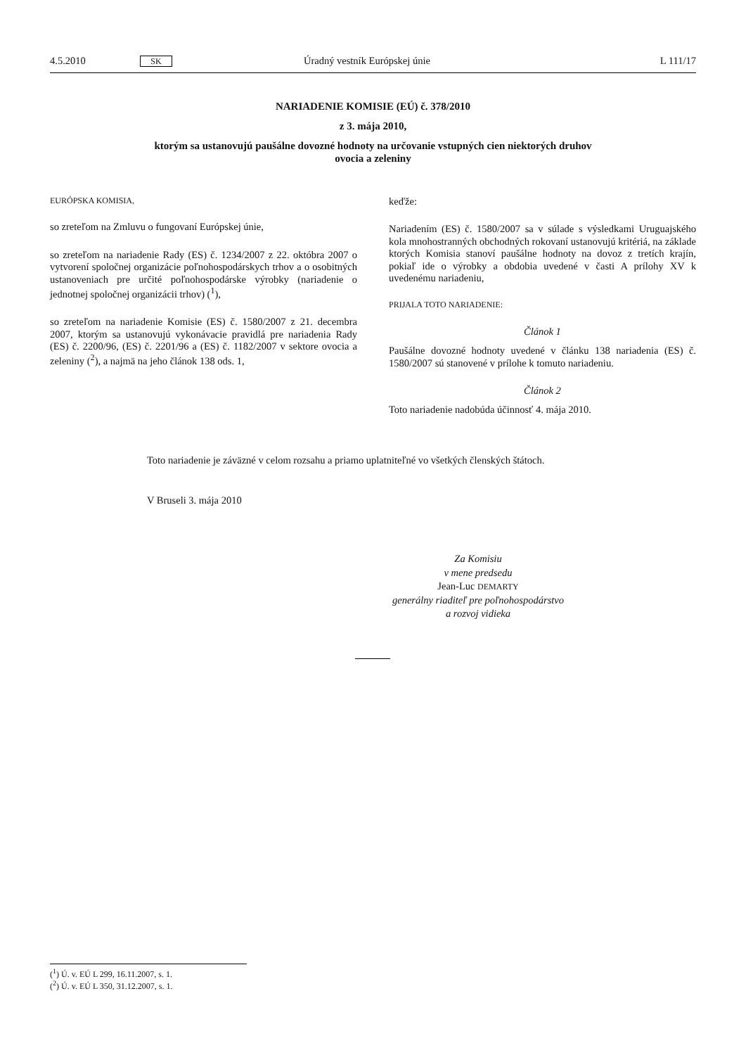4.5.2010 SK Úradný vestník Európskej únie L 111/17
NARIADENIE KOMISIE (EÚ) č. 378/2010
z 3. mája 2010,
ktorým sa ustanovujú paušálne dovozné hodnoty na určovanie vstupných cien niektorých druhov
ovocia a zeleniny
EURÓPSKA KOMISIA,
so zreteľom na Zmluvu o fungovaní Európskej únie,
so zreteľom na nariadenie Rady (ES) č. 1234/2007 z 22. októbra 2007 o vytvorení spoločnej organizácie poľnohospodárskych trhov a o osobitných ustanoveniach pre určité poľnohospodárske výrobky (nariadenie o jednotnej spoločnej organizácii trhov) (<sup>1</sup>),
so zreteľom na nariadenie Komisie (ES) č. 1580/2007 z 21. decembra 2007, ktorým sa ustanovujú vykonávacie pravidlá pre nariadenia Rady (ES) č. 2200/96, (ES) č. 2201/96 a (ES) č. 1182/2007 v sektore ovocia a zeleniny (<sup>2</sup>), a najmä na jeho článok 138 ods. 1,
keďže:
Nariadením (ES) č. 1580/2007 sa v súlade s výsledkami Uruguajského kola mnohostranných obchodných rokovaní ustanovujú kritériá, na základe ktorých Komisia stanoví paušálne hodnoty na dovoz z tretích krajín, pokiaľ ide o výrobky a obdobia uvedené v časti A prílohy XV k uvedenému nariadeniu,
PRIJALA TOTO NARIADENIE:
Článok 1
Paušálne dovozné hodnoty uvedené v článku 138 nariadenia (ES) č. 1580/2007 sú stanovené v prílohe k tomuto nariadeniu.
Článok 2
Toto nariadenie nadobúda účinnosť 4. mája 2010.
Toto nariadenie je záväzné v celom rozsahu a priamo uplatniteľné vo všetkých členských štátoch.
V Bruseli 3. mája 2010
Za Komisiu
v mene predsedu
Jean-Luc DEMARTY
generálny riaditeľ pre poľnohospodárstvo
a rozvoj vidieka
(<sup>1</sup>) Ú. v. EÚ L 299, 16.11.2007, s. 1.
(<sup>2</sup>) Ú. v. EÚ L 350, 31.12.2007, s. 1.